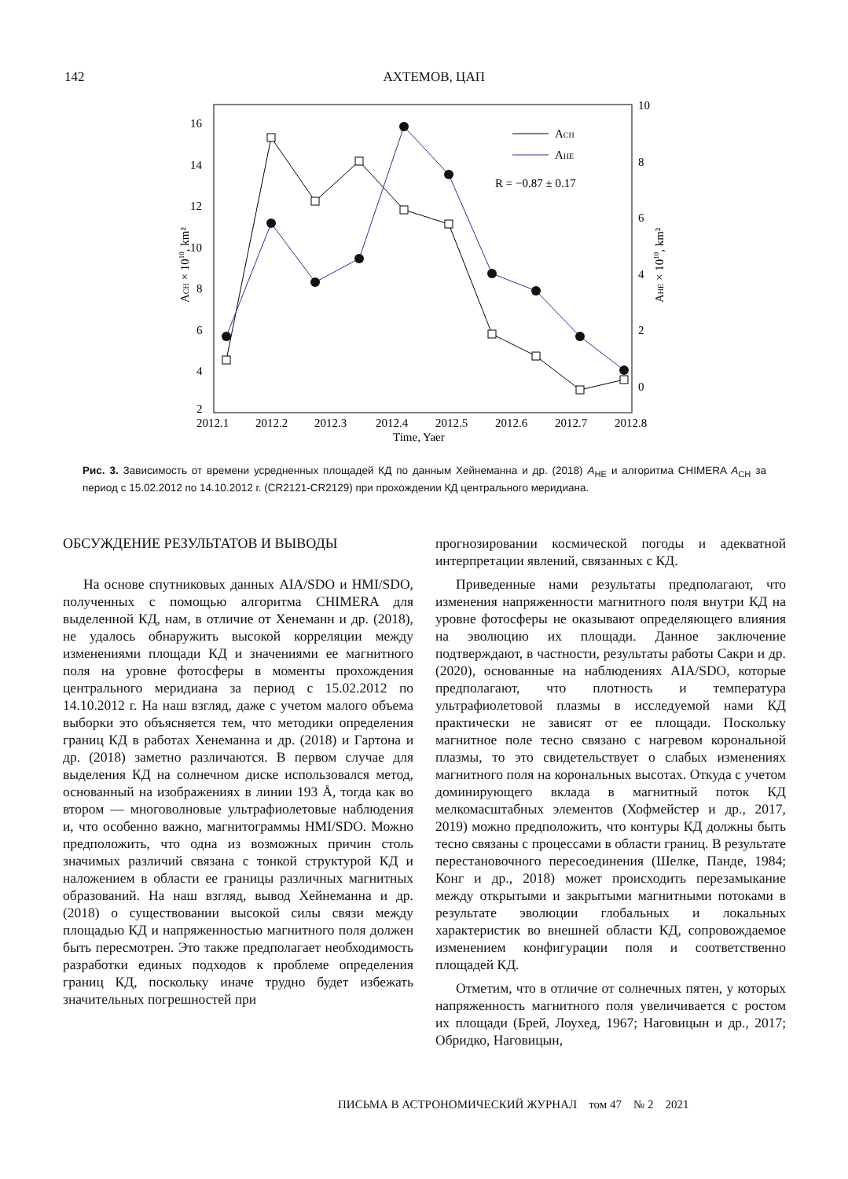142 АХТЕМОВ, ЦАП
2
4
6
8
10
12
14
16
10
8
6
4
2
0
2012.1
2012.2
2012.3
2012.4
2012.5
2012.6
2012.7
2012.8
Time, Yaer
ACH
AHE
R = −0.87 ± 0.17
ACH × 1010, km²
AHE × 1010, km²
Рис. 3. Зависимость от времени усредненных площадей КД по данным Хейнеманна и др. (2018) A<sub>HE</sub> и алгоритма CHIMERA A<sub>CH</sub> за период с 15.02.2012 по 14.10.2012 г. (CR2121-CR2129) при прохождении КД центрального меридиана.
ОБСУЖДЕНИЕ РЕЗУЛЬТАТОВ И ВЫВОДЫ
На основе спутниковых данных AIA/SDO и HMI/SDO, полученных с помощью алгоритма CHIMERA для выделенной КД, нам, в отличие от Хенеманн и др. (2018), не удалось обнаружить высокой корреляции между изменениями площади КД и значениями ее магнитного поля на уровне фотосферы в моменты прохождения центрального меридиана за период с 15.02.2012 по 14.10.2012 г. На наш взгляд, даже с учетом малого объема выборки это объясняется тем, что методики определения границ КД в работах Хенеманна и др. (2018) и Гартона и др. (2018) заметно различаются. В первом случае для выделения КД на солнечном диске использовался метод, основанный на изображениях в линии 193 Å, тогда как во втором — многоволновые ультрафиолетовые наблюдения и, что особенно важно, магнитограммы HMI/SDO. Можно предположить, что одна из возможных причин столь значимых различий связана с тонкой структурой КД и наложением в области ее границы различных магнитных образований. На наш взгляд, вывод Хейнеманна и др. (2018) о существовании высокой силы связи между площадью КД и напряженностью магнитного поля должен быть пересмотрен. Это также предполагает необходимость разработки единых подходов к проблеме определения границ КД, поскольку иначе трудно будет избежать значительных погрешностей при
прогнозировании космической погоды и адекватной интерпретации явлений, связанных с КД.
Приведенные нами результаты предполагают, что изменения напряженности магнитного поля внутри КД на уровне фотосферы не оказывают определяющего влияния на эволюцию их площади. Данное заключение подтверждают, в частности, результаты работы Сакри и др. (2020), основанные на наблюдениях AIA/SDO, которые предполагают, что плотность и температура ультрафиолетовой плазмы в исследуемой нами КД практически не зависят от ее площади. Поскольку магнитное поле тесно связано с нагревом корональной плазмы, то это свидетельствует о слабых изменениях магнитного поля на корональных высотах. Откуда с учетом доминирующего вклада в магнитный поток КД мелкомасштабных элементов (Хофмейстер и др., 2017, 2019) можно предположить, что контуры КД должны быть тесно связаны с процессами в области границ. В результате перестановочного пересоединения (Шелке, Панде, 1984; Конг и др., 2018) может происходить перезамыкание между открытыми и закрытыми магнитными потоками в результате эволюции глобальных и локальных характеристик во внешней области КД, сопровождаемое изменением конфигурации поля и соответственно площадей КД.
Отметим, что в отличие от солнечных пятен, у которых напряженность магнитного поля увеличивается с ростом их площади (Брей, Лоухед, 1967; Наговицын и др., 2017; Обридко, Наговицын,
ПИСЬМА В АСТРОНОМИЧЕСКИЙ ЖУРНАЛ том 47 № 2 2021